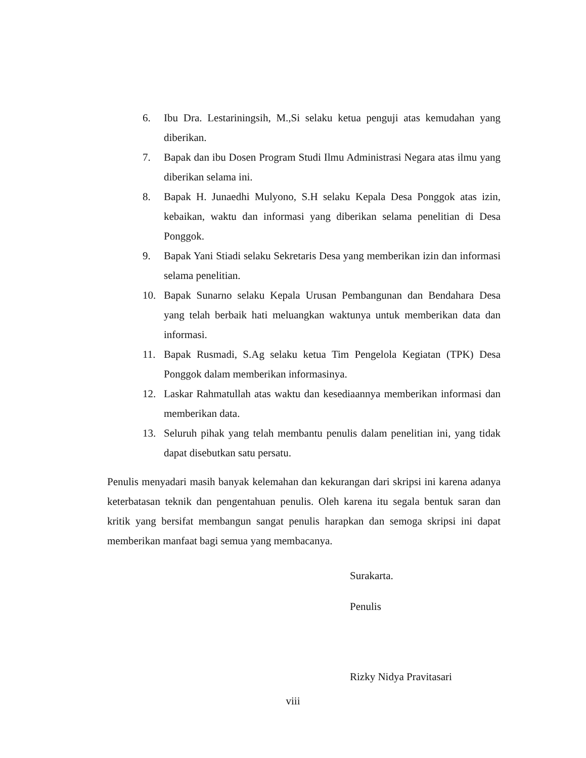6. Ibu Dra. Lestariningsih, M.,Si selaku ketua penguji atas kemudahan yang diberikan.
7. Bapak dan ibu Dosen Program Studi Ilmu Administrasi Negara atas ilmu yang diberikan selama ini.
8. Bapak H. Junaedhi Mulyono, S.H selaku Kepala Desa Ponggok atas izin, kebaikan, waktu dan informasi yang diberikan selama penelitian di Desa Ponggok.
9. Bapak Yani Stiadi selaku Sekretaris Desa yang memberikan izin dan informasi selama penelitian.
10. Bapak Sunarno selaku Kepala Urusan Pembangunan dan Bendahara Desa yang telah berbaik hati meluangkan waktunya untuk memberikan data dan informasi.
11. Bapak Rusmadi, S.Ag selaku ketua Tim Pengelola Kegiatan (TPK) Desa Ponggok dalam memberikan informasinya.
12. Laskar Rahmatullah atas waktu dan kesediaannya memberikan informasi dan memberikan data.
13. Seluruh pihak yang telah membantu penulis dalam penelitian ini, yang tidak dapat disebutkan satu persatu.
Penulis menyadari masih banyak kelemahan dan kekurangan dari skripsi ini karena adanya keterbatasan teknik dan pengentahuan penulis. Oleh karena itu segala bentuk saran dan kritik yang bersifat membangun sangat penulis harapkan dan semoga skripsi ini dapat memberikan manfaat bagi semua yang membacanya.
Surakarta.
Penulis
Rizky Nidya Pravitasari
viii